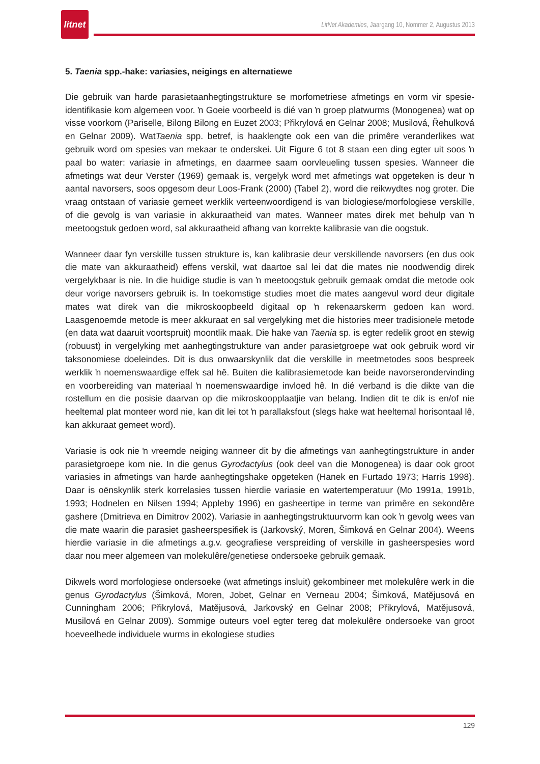litnet
LitNet Akademies, Jaargang 10, Nommer 2, Augustus 2013
5. Taenia spp.-hake: variasies, neigings en alternatiewe
Die gebruik van harde parasietaanhegtingstrukture se morfometriese afmetings en vorm vir spesie-identifikasie kom algemeen voor. ŉ Goeie voorbeeld is dié van ŉ groep platwurms (Monogenea) wat op visse voorkom (Pariselle, Bilong Bilong en Euzet 2003; Přikrylová en Gelnar 2008; Musilová, Řehulková en Gelnar 2009). WatTaenia spp. betref, is haaklengte ook een van die primêre veranderlikes wat gebruik word om spesies van mekaar te onderskei. Uit Figure 6 tot 8 staan een ding egter uit soos ŉ paal bo water: variasie in afmetings, en daarmee saam oorvleueling tussen spesies. Wanneer die afmetings wat deur Verster (1969) gemaak is, vergelyk word met afmetings wat opgeteken is deur ŉ aantal navorsers, soos opgesom deur Loos-Frank (2000) (Tabel 2), word die reikwydtes nog groter. Die vraag ontstaan of variasie gemeet werklik verteenwoordigend is van biologiese/morfologiese verskille, of die gevolg is van variasie in akkuraatheid van mates. Wanneer mates direk met behulp van ŉ meetoogstuk gedoen word, sal akkuraatheid afhang van korrekte kalibrasie van die oogstuk.
Wanneer daar fyn verskille tussen strukture is, kan kalibrasie deur verskillende navorsers (en dus ook die mate van akkuraatheid) effens verskil, wat daartoe sal lei dat die mates nie noodwendig direk vergelykbaar is nie. In die huidige studie is van ŉ meetoogstuk gebruik gemaak omdat die metode ook deur vorige navorsers gebruik is. In toekomstige studies moet die mates aangevul word deur digitale mates wat direk van die mikroskoopbeeld digitaal op ŉ rekenaarskerm gedoen kan word. Laasgenoemde metode is meer akkuraat en sal vergelyking met die histories meer tradisionele metode (en data wat daaruit voortspruit) moontlik maak. Die hake van Taenia sp. is egter redelik groot en stewig (robuust) in vergelyking met aanhegtingstrukture van ander parasietgroepe wat ook gebruik word vir taksonomiese doeleindes. Dit is dus onwaarskynlik dat die verskille in meetmetodes soos bespreek werklik ŉ noemenswaardige effek sal hê. Buiten die kalibrasiemetode kan beide navorserondervinding en voorbereiding van materiaal ŉ noemenswaardige invloed hê. In dié verband is die dikte van die rostellum en die posisie daarvan op die mikroskoopplaatjie van belang. Indien dit te dik is en/of nie heeltemal plat monteer word nie, kan dit lei tot ŉ parallaksfout (slegs hake wat heeltemal horisontaal lê, kan akkuraat gemeet word).
Variasie is ook nie ŉ vreemde neiging wanneer dit by die afmetings van aanhegtingstrukture in ander parasietgroepe kom nie. In die genus Gyrodactylus (ook deel van die Monogenea) is daar ook groot variasies in afmetings van harde aanhegtingshake opgeteken (Hanek en Furtado 1973; Harris 1998). Daar is oënskynlik sterk korrelasies tussen hierdie variasie en watertemperatuur (Mo 1991a, 1991b, 1993; Hodnelen en Nilsen 1994; Appleby 1996) en gasheertipe in terme van primêre en sekondêre gashere (Dmitrieva en Dimitrov 2002). Variasie in aanhegtingstruktuurvorm kan ook ŉ gevolg wees van die mate waarin die parasiet gasheerspesifiek is (Jarkovský, Moren, Šimková en Gelnar 2004). Weens hierdie variasie in die afmetings a.g.v. geografiese verspreiding of verskille in gasheerspesies word daar nou meer algemeen van molekulêre/genetiese ondersoeke gebruik gemaak.
Dikwels word morfologiese ondersoeke (wat afmetings insluit) gekombineer met molekulêre werk in die genus Gyrodactylus (Šimková, Moren, Jobet, Gelnar en Verneau 2004; Šimková, Matějusová en Cunningham 2006; Přikrylová, Matějusová, Jarkovský en Gelnar 2008; Přikrylová, Matějusová, Musilová en Gelnar 2009). Sommige outeurs voel egter tereg dat molekulêre ondersoeke van groot hoeveelhede individuele wurms in ekologiese studies
129